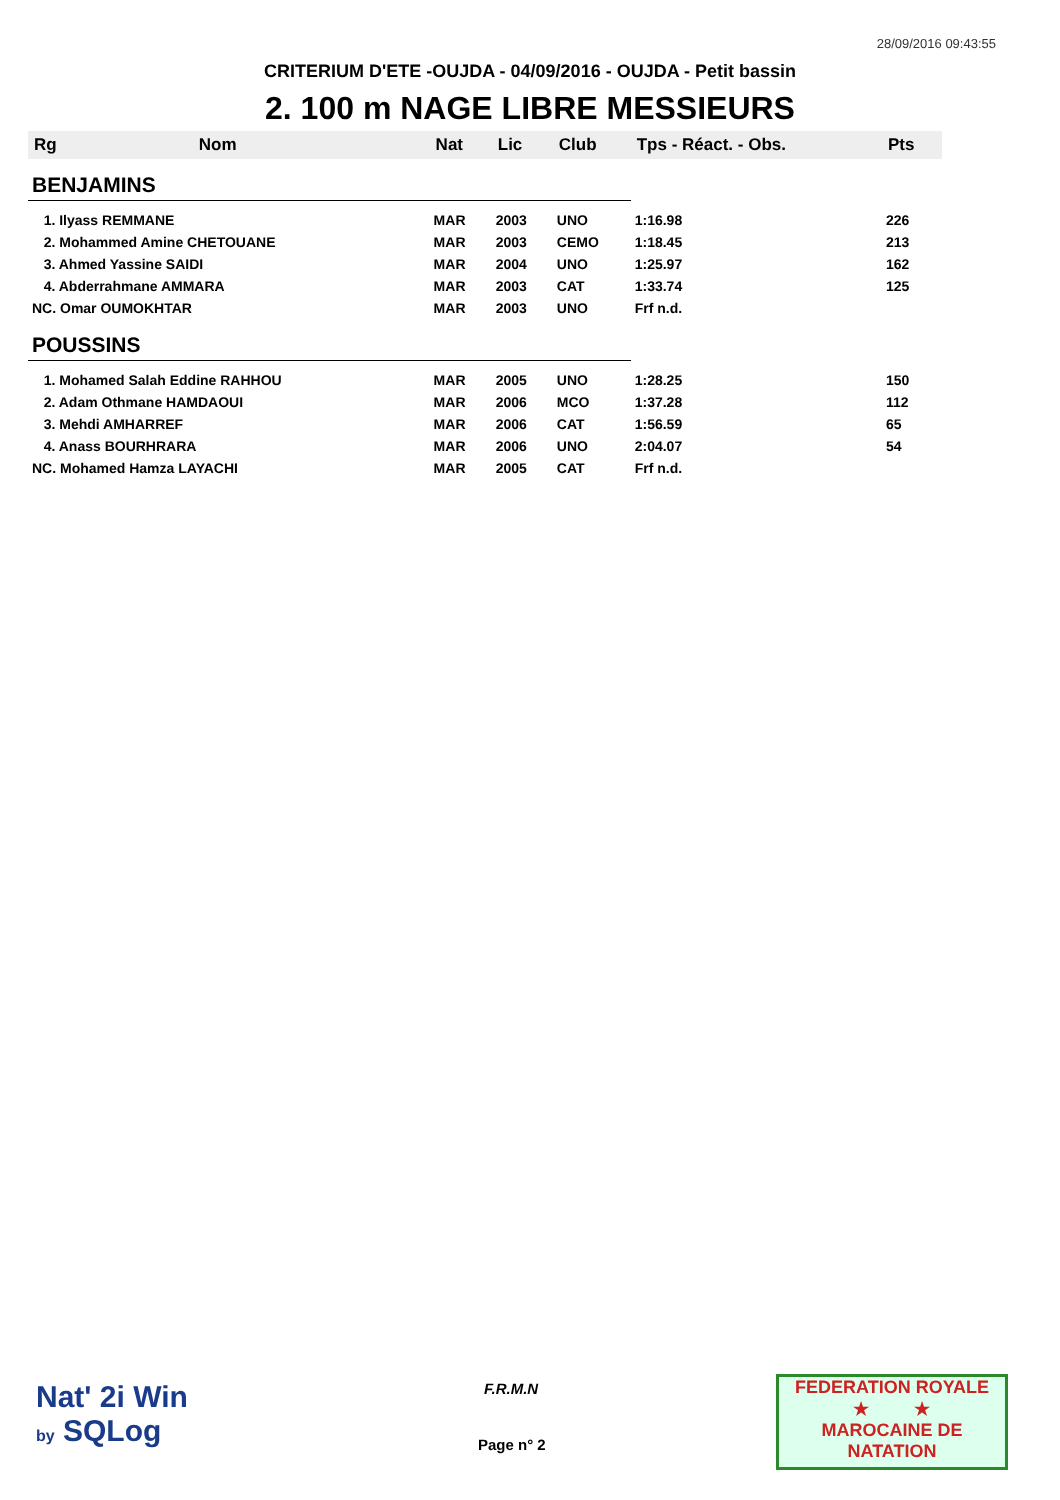28/09/2016 09:43:55
CRITERIUM D'ETE -OUJDA - 04/09/2016 - OUJDA - Petit bassin
2. 100 m NAGE LIBRE MESSIEURS
| Rg | Nom | Nat | Lic | Club | Tps - Réact. - Obs. | Pts |
| --- | --- | --- | --- | --- | --- | --- |
| BENJAMINS | | | | | | |
| 1. Ilyass REMMANE | | MAR | 2003 | UNO | 1:16.98 | 226 |
| 2. Mohammed Amine CHETOUANE | | MAR | 2003 | CEMO | 1:18.45 | 213 |
| 3. Ahmed Yassine SAIDI | | MAR | 2004 | UNO | 1:25.97 | 162 |
| 4. Abderrahmane AMMARA | | MAR | 2003 | CAT | 1:33.74 | 125 |
| NC. Omar OUMOKHTAR | | MAR | 2003 | UNO | Frf n.d. | |
| POUSSINS | | | | | | |
| 1. Mohamed Salah Eddine RAHHOU | | MAR | 2005 | UNO | 1:28.25 | 150 |
| 2. Adam Othmane HAMDAOUI | | MAR | 2006 | MCO | 1:37.28 | 112 |
| 3. Mehdi AMHARREF | | MAR | 2006 | CAT | 1:56.59 | 65 |
| 4. Anass BOURHRARA | | MAR | 2006 | UNO | 2:04.07 | 54 |
| NC. Mohamed Hamza LAYACHI | | MAR | 2005 | CAT | Frf n.d. | |
Nat' 2i Win
by SQLog
F.R.M.N
Page n° 2
FEDERATION ROYALE
★ ★
MAROCAINE DE NATATION